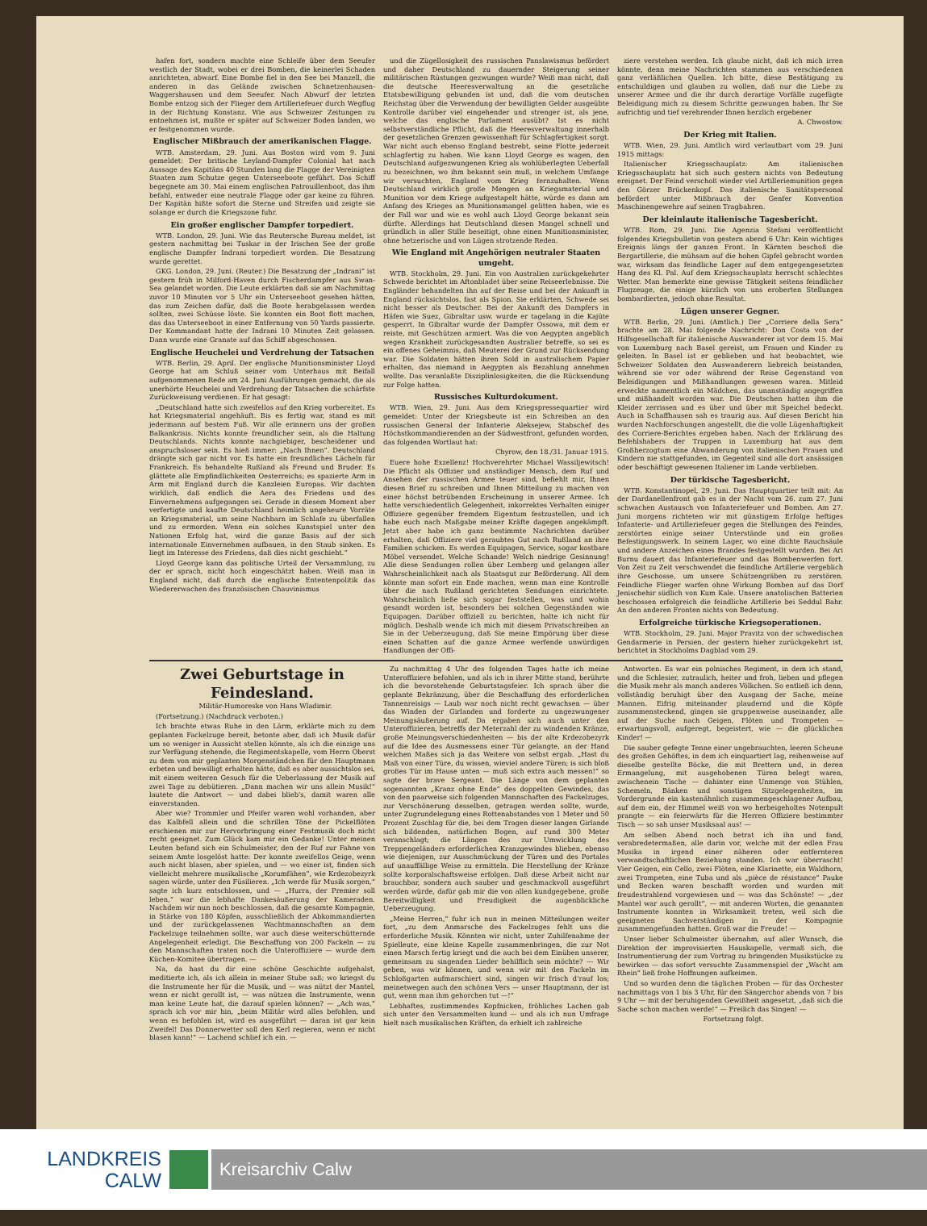hafen fort, sondern machte eine Schleife über dem Seeufer westlich der Stadt, wobei er drei Bomben, die keinerlei Schaden anrichteten, abwarf. Eine Bombe fiel in den See bei Manzell, die anderen in das Gelände zwischen Schnetzenhausen-Waggershausen und dem Seeufer. Nach Abwurf der letzten Bombe entzog sich der Flieger dem Artilleriefeuer durch Wegflug in der Richtung Konstanz. Wie aus Schweizer Zeitungen zu entnehmen ist, mußte er später auf Schweizer Boden landen, wo er festgenommen wurde.
Englischer Mißbrauch der amerikanischen Flagge.
WTB. Amsterdam, 29. Juni. Aus Boston wird vom 9. Juni gemeldet: Der britische Leyland-Dampfer Colonial hat nach Aussage des Kapitäns 40 Stunden lang die Flagge der Vereinigten Staaten zum Schutze gegen Unterseeboote geführt. Das Schiff begegnete am 30. Mai einem englischen Patrouillenboot, das ihm befahl, entweder eine neutrale Flagge oder gar keine zu führen. Der Kapitän hißte sofort die Sterne und Streifen und zeigte sie solange er durch die Kriegszone fuhr.
Ein großer englischer Dampfer torpediert.
WTB. London, 29. Juni. Wie das Reutersche Bureau meldet, ist gestern nachmittag bei Tuskar in der Irischen See der große englische Dampfer Indrani torpediert worden. Die Besatzung wurde gerettet.
GKG. London, 29. Juni. (Reuter.) Die Besatzung der „Indrani“ ist gestern früh in Milford-Haven durch Fischerdampfer aus Swan-Sea gelandet worden. Die Leute erklärten daß sie am Nachmittag zuvor 10 Minuten vor 5 Uhr ein Unterseeboot gesehen hätten, das zum Zeichen dafür, daß die Boote herabgelassen werden sollten, zwei Schüsse löste. Sie konnten ein Boot flott machen, das das Unterseeboot in einer Entfernung von 50 Yards passierte. Der Kommandant hatte der Indrani 10 Minuten Zeit gelassen. Dann wurde eine Granate auf das Schiff abgeschossen.
Englische Heuchelei und Verdrehung der Tatsachen
WTB. Berlin, 29. April. Der englische Munitionsminister Lloyd George hat am Schluß seiner vom Unterhaus mit Beifall aufgenommenen Rede am 24. Juni Ausführungen gemacht, die als unerhörte Heuchelei und Verdrehung der Tatsachen die schärfste Zurückweisung verdienen. Er hat gesagt:
„Deutschland hatte sich zweifellos auf den Krieg vorbereitet. Es hat Kriegsmaterial angehäuft. Bis es fertig war, stand es mit jedermann auf bestem Fuß. Wir alle erinnern uns der großen Balkankrisis. Nichts konnte freundlicher sein, als die Haltung Deutschlands. Nichts konnte nachgiebiger, bescheidener und anspruchsloser sein. Es hieß immer: „Nach Ihnen“. Deutschland drängte sich gar nicht vor. Es hatte ein freundliches Lächeln für Frankreich. Es behandelte Rußland als Freund und Bruder. Es glättete alle Empfindlichkeiten Oesterreichs; es spazierte Arm in Arm mit England durch die Kanzleien Europas. Wir dachten wirklich, daß endlich die Aera des Friedens und des Einvernehmens aufgegangen sei. Gerade in diesem Moment aber verfertigte und kaufte Deutschland heimlich ungeheure Vorräte an Kriegsmaterial, um seine Nachbarn im Schlafe zu überfallen und zu ermorden. Wenn ein solches Kunstspiel unter den Nationen Erfolg hat, wird die ganze Basis auf der sich internationale Einvernehmen aufbauen, in den Staub sinken. Es liegt im Interesse des Friedens, daß dies nicht geschieht.“
Lloyd George kann das politische Urteil der Versammlung, zu der er sprach, nicht hoch eingeschätzt haben. Weiß man in England nicht, daß durch die englische Ententenpolitik das Wiedererwachen des französischen Chauvinismus
und die Zügellosigkeit des russischen Panslawismus befördert und daher Deutschland zu dauernder Steigerung seiner militärischen Rüstungen gezwungen wurde? Weiß man nicht, daß die deutsche Heeresverwaltung an die gesetzliche Etatsbewilligung gebunden ist und, daß die vom deutschen Reichstag über die Verwendung der bewilligten Gelder ausgeübte Kontrolle darüber viel eingehender und strenger ist, als jene, welche das englische Parlament ausübt? Ist es nicht selbstverständliche Pflicht, daß die Heeresverwaltung innerhalb der gesetzlichen Grenzen gewissenhaft für Schlagfertigkeit sorgt. War nicht auch ebenso England bestrebt, seine Flotte jederzeit schlagfertig zu haben. Wie kann Lloyd George es wagen, den Deutschland aufgezwungenen Krieg als wohlüberlegten Ueberfall zu bezeichnen, wo ihm bekannt sein muß, in welchem Umfange wir versuchten, England vom Krieg fernzuhalten. Wenn Deutschland wirklich große Mengen an Kriegsmaterial und Munition vor dem Kriege aufgestapelt hätte, würde es dann am Anfang des Krieges an Munitionsmangel gelitten haben, wie es der Fall war und wie es wohl auch Lloyd George bekannt sein dürfte. Allerdings hat Deutschland diesen Mangel schnell und gründlich in aller Stille beseitigt, ohne einen Munitionsminister, ohne hetzerische und von Lügen strotzende Reden.
Wie England mit Angehörigen neutraler Staaten umgeht.
WTB. Stockholm, 29. Juni. Ein von Australien zurückgekehrter Schwede berichtet im Aftonbladet über seine Reiseerlebnisse. Die Engländer behandelten ihn auf der Reise und bei der Ankunft in England rücksichtslos, fast als Spion. Sie erklärten, Schwede sei nicht besser als Deutscher. Bei der Ankunft des Dampfers in Häfen wie Suez, Gibraltar usw. wurde er tagelang in die Kajüte gesperrt. In Gibraltar wurde der Dampfer Ossowa, mit dem er reiste, mit Geschützen armiert. Was die von Aegypten angeblich wegen Krankheit zurückgesandten Australier betreffe, so sei es ein offenes Geheimnis, daß Meuterei der Grund zur Rücksendung war. Die Soldaten hätten ihren Sold in australischem Papier erhalten, das niemand in Aegypten als Bezahlung annehmen wollte. Das veranlaßte Disziplinlosigkeiten, die die Rücksendung zur Folge hatten.
Russisches Kulturdokument.
WTB. Wien, 29. Juni. Aus dem Kriegspressequartier wird gemeldet: Unter der Kriegsbeute ist ein Schreiben an den russischen General der Infanterie Aleksejew, Stabschef des Höchstkommandierenden an der Südwestfront, gefunden worden, das folgenden Wortlaut hat:
Chyrow, den 18./31. Januar 1915.
Euere hohe Exzellenz! Hochverehrter Michael Wassiljewitsch! Die Pflicht als Offizier und anständiger Mensch, dem Ruf und Ansehen der russischen Armee teuer sind, befiehlt mir, Ihnen diesen Brief zu schreiben und Ihnen Mitteilung zu machen von einer höchst betrübenden Erscheinung in unserer Armee. Ich hatte verschiedentlich Gelegenheit, inkorrektes Verhalten einiger Offiziere gegenüber fremdem Eigentum festzustellen, und ich habe euch nach Maßgabe meiner Kräfte dagegen angekämpft. Jetzt aber habe ich ganz bestimmte Nachrichten darüber erhalten, daß Offiziere viel geraubtes Gut nach Rußland an ihre Familien schicken. Es werden Equipagen, Service, sogar kostbare Möbel versendet. Welche Schande! Welch niedrige Gesinnung! Alle diese Sendungen rollen über Lemberg und gelangen aller Wahrscheinlichkeit nach als Staatsgut zur Beförderung. All dem könnte man sofort ein Ende machen, wenn man eine Kontrolle über die nach Rußland gerichteten Sendungen einrichtete. Wahrscheinlich ließe sich sogar feststellen, was und wohin gesandt worden ist, besonders bei solchen Gegenständen wie Equipagen. Darüber offiziell zu berichten, halte ich nicht für möglich. Deshalb wende ich mich mit diesem Privatschreiben an Sie in der Ueberzeugung, daß Sie meine Empörung über diese einen Schatten auf die ganze Armee werfende unwürdigen Handlungen der Offi-
ziere verstehen werden. Ich glaube nicht, daß ich mich irren könnte, denn meine Nachrichten stammen aus verschiedenen ganz verläßlichen Quellen. Ich bitte, diese Bestätigung zu entschuldigen und glauben zu wollen, daß nur die Liebe zu unserer Armee und die ihr durch derartige Vorfälle zugefügte Beleidigung mich zu diesem Schritte gezwungen haben. Ihr Sie aufrichtig und tief verehrender Ihnen herzlich ergebener
A. Chwostow.
Der Krieg mit Italien.
WTB. Wien, 29. Juni. Amtlich wird verlautbart vom 29. Juni 1915 mittags:
Italienischer Kriegsschauplatz: Am italienischen Kriegsschauplatz hat sich auch gestern nichts von Bedeutung ereignet. Der Feind verschoß wieder viel Artilleriemunition gegen den Görzer Brückenkopf. Das italienische Sanitätspersonal befördert unter Mißbrauch der Genfer Konvention Maschinengewehre auf seinen Tragbahren.
Der kleinlaute italienische Tagesbericht.
WTB. Rom, 29. Juni. Die Agenzia Stefani veröffentlicht folgendes Kriegsbulletin von gestern abend 6 Uhr: Kein wichtiges Ereignis längs der ganzen Front. In Kärnten beschoß die Bergartillerie, die mühsam auf die hohen Gipfel gebracht worden war, wirksam das feindliche Lager auf dem entgegengesetzten Hang des Kl. Pal. Auf dem Kriegsschauplatz herrscht schlechtes Wetter. Man bemerkte eine gewisse Tätigkeit seitens feindlicher Flugzeuge, die einige kürzlich von uns eroberten Stellungen bombardierten, jedoch ohne Resultat.
Lügen unserer Gegner.
WTB. Berlin, 29. Juni. (Amtlich.) Der „Corriere della Sera“ brachte am 28. Mai folgende Nachricht: Don Costa von der Hilfsgesellschaft für italienische Auswanderer ist vor dem 15. Mai von Luxemburg nach Basel gereist, um Frauen und Kinder zu geleiten. In Basel ist er geblieben und hat beobachtet, wie Schweizer Soldaten den Auswanderern liebreich beistanden, während sie vor oder während der Reise Gegenstand von Beleidigungen und Mißhandlungen gewesen waren. Mitleid erweckte namentlich ein Mädchen, das unanständig angegriffen und mißhandelt worden war. Die Deutschen hatten ihm die Kleider zerrissen und es über und über mit Speichel bedeckt. Auch in Schaffhausen sah es traurig aus. Auf diesen Bericht hin wurden Nachforschungen angestellt, die die volle Lügenhaftigkeit des Corriere-Berichtes ergeben haben. Nach der Erklärung des Befehlshabers der Truppen in Luxemburg hat aus dem Großherzogtum eine Abwanderung von italienischen Frauen und Kindern nie stattgefunden, im Gegenteil sind alle dort ansässigen oder beschäftigt gewesenen Italiener im Lande verblieben.
Der türkische Tagesbericht.
WTB. Konstantinopel, 29. Juni. Das Hauptquartier teilt mit: An der Dardanellenfront gab es in der Nacht vom 26. zum 27. Juni schwachen Austausch von Infanteriefeuer und Bomben. Am 27. Juni morgens richteten wir mit günstigem Erfolge heftiges Infanterie- und Artilleriefeuer gegen die Stellungen des Feindes, zerstörten einige seiner Unterstände und ein großes Befestigungswerk. In seinem Lager, wo eine dichte Rauchsäule und andere Anzeichen eines Brandes festgestellt wurden. Bei Ari Burnu dauert das Infanteriefeuer und das Bombenwerfen fort. Von Zeit zu Zeit verschwendet die feindliche Artillerie vergeblich ihre Geschosse, um unsere Schützengräben zu zerstören. Feindliche Flieger warfen ohne Wirkung Bomben auf das Dorf Jenischehir südlich von Kum Kale. Unsere anatolischen Batterien beschossen erfolgreich die feindliche Artillerie bei Seddul Bahr. An den anderen Fronten nichts von Bedeutung.
Erfolgreiche türkische Kriegsoperationen.
WTB. Stockholm, 29. Juni. Major Pravitz von der schwedischen Gendarmerie in Persien, der gestern hieher zurückgekehrt ist, berichtet in Stockholms Dagblad vom 29.
Zwei Geburtstage in Feindesland.
Militär-Humoreske von Hans Wladimir.
(Fortsetzung.) (Nachdruck verboten.)
Ich brachte etwas Ruhe in den Lärm, erklärte mich zu dem geplanten Fackelzuge bereit, betonte aber, daß ich Musik dafür um so weniger in Aussicht stellen könnte, als ich die einzige uns zur Verfügung stehende, die Regimentskapelle, vom Herrn Oberst zu dem von mir geplanten Morgenständchen für den Hauptmann erbeten und bewilligt erhalten hätte, daß es aber aussichtslos sei, mit einem weiteren Gesuch für die Ueberlassung der Musik auf zwei Tage zu debütieren. „Dann machen wir uns allein Musik!“ lautete die Antwort — und dabei blieb's, damit waren alle einverstanden.
Aber wie? Trommler und Pfeifer waren wohl vorhanden, aber das Kalbfell allein und die schrillen Töne der Pickelflöten erschienen mir zur Hervorbringung einer Festmusik doch nicht recht geeignet. Zum Glück kam mir ein Gedanke! Unter meinen Leuten befand sich ein Schulmeister, den der Ruf zur Fahne von seinem Amte losgelöst hatte: Der konnte zweifellos Geige, wenn auch nicht blasen, aber spielen, und — wo einer ist, finden sich vielleicht mehrere musikalische „Korumfähen“, wie Krdezobezyrk sagen würde, unter den Füsilieren. „Ich werde für Musik sorgen,“ sagte ich kurz entschlossen, und — „Hurra, der Premier soll leben,“ war die lebhafte Dankesäußerung der Kameraden. Nachdem wir nun noch beschlossen, daß die gesamte Kompagnie, in Stärke von 180 Köpfen, ausschließlich der Abkommandierten und der zurückgelassenen Wachtmannschaften an dem Fackelzuge teilnehmen sollte, war auch diese weiterschütternde Angelegenheit erledigt. Die Beschaffung von 200 Fackeln — zu den Mannschaften traten noch die Unteroffiziere — wurde dem Küchen-Komitee übertragen. —
Na, da hast du dir eine schöne Geschichte aufgehalst, meditierte ich, als ich allein in meiner Stube saß; wo kriegst du die Instrumente her für die Musik, und — was nützt der Mantel, wenn er nicht gerollt ist, — was nützen die Instrumente, wenn man keine Leute hat, die darauf spielen können? — „Ach was,“ sprach ich vor mir hin, „beim Militär wird alles befohlen, und wenn es befohlen ist, wird es ausgeführt — daran ist gar kein Zweifel! Das Donnerwetter soll den Kerl regieren, wenn er nicht blasen kann!“ — Lachend schlief ich ein. —
Zu nachmittag 4 Uhr des folgenden Tages hatte ich meine Unteroffiziere befohlen, und als ich in ihrer Mitte stand, berührte ich die bevorstehende Geburtstagsfeier. Ich sprach über die geplante Bekränzung, über die Beschaffung des erforderlichen Tannenreisigs — Laub war noch nicht recht gewachsen — über das Winden der Girlanden und forderte zu ungezwungener Meinungsäußerung auf. Da ergaben sich auch unter den Unteroffizieren, betreffs der Meterzahl der zu windenden Kränze, große Meinungsverschiedenheiten — bis der alte Krdezobezyrk auf die Idee des Ausmessens einer Tür gelangte, an der Hand welchen Maßes sich ja das Weitere von selbst ergab. „Hast du Maß von einer Türe, du wissen, wieviel andere Türen; is sich bloß großes Tür im Hause unten — muß sich extra auch messen!“ so sagte der brave Sergeant. Die Länge von dem geplanten sogenannten „Kranz ohne Ende“ des doppelten Gewindes, das von den paarweise sich folgenden Mannschaften des Fackelzuges, zur Verschönerung desselben, getragen werden sollte, wurde, unter Zugrundelegung eines Rottenabstandes von 1 Meter und 50 Prozent Zuschlag für die, bei dem Tragen dieser langen Girlande sich bildenden, natürlichen Bogen, auf rund 300 Meter veranschlagt; die Längen des zur Umwicklung des Treppengeländers erforderlichen Kranzgewindes blieben, ebenso wie diejenigen, zur Ausschmückung der Türen und des Portales auf unauffällige Weise zu ermitteln. Die Herstellung der Kränze sollte korporalschaftsweise erfolgen. Daß diese Arbeit nicht nur brauchbar, sondern auch sauber und geschmackvoll ausgeführt werden würde, dafür gab mir die von allen kundgegebene, große Bereitwilligkeit und Freudigkeit die augenblickliche Ueberzeugung.
„Meine Herren,“ fuhr ich nun in meinen Mitteilungen weiter fort, „zu dem Anmarsche des Fackelzuges fehlt uns die erforderliche Musik. Könnten wir nicht, unter Zuhilfenahme der Spielleute, eine kleine Kapelle zusammenbringen, die zur Not einen Marsch fertig kriegt und die auch bei dem Einüben unserer, gemeinsam zu singenden Lieder behilflich sein möchte? — Wir geben, was wir können, und wenn wir mit den Fackeln im Schloßgarten aufmarschiert sind, singen wir frisch d'rauf los; meinetwegen auch den schönen Vers — unser Hauptmann, der ist gut, wenn man ihm gehorchen tut —!“
Lebhaftes, zustimmendes Kopfnicken, fröhliches Lachen gab sich unter den Versammelten kund — und als ich nun Umfrage hielt nach musikalischen Kräften, da erhielt ich zahlreiche
Antworten. Es war ein polnisches Regiment, in dem ich stand, und die Schlesier, zutraulich, heiter und froh, lieben und pflegen die Musik mehr als manch anderes Völkchen. So entließ ich denn, vollständig beruhigt über den Ausgang der Sache, meine Mannen. Eifrig miteinander plaudernd und die Köpfe zusammensteckend, gingen sie gruppenweise auseinander, alle auf der Suche nach Geigen, Flöten und Trompeten — erwartungsvoll, aufgeregt, begeistert, wie — die glücklichen Kinder! —
Die sauber gefegte Tenne einer ungebrauchten, leeren Scheune des großen Gehöftes, in dem ich einquartiert lag, reihenweise auf dieselbe gestellte Böcke, die mit Brettern und, in deren Ermangelung, mit ausgehobenen Türen belegt waren, zwischenein Tische — dahinter eine Unmenge von Stühlen, Schemeln, Bänken und sonstigen Sitzgelegenheiten, im Vordergrunde ein kastenähnlich zusammengeschlagener Aufbau, auf dem ein, der Himmel weiß von wo herbeigeholtes Notenpult prangte — ein feierwärts für die Herren Offiziere bestimmter Tisch — so sah unser Musiksaal aus! —
Am selben Abend noch betrat ich ihn und fand, verabredetermaßen, alle darin vor, welche mit der edlen Frau Musika in irgend einer näheren oder entfernteren verwandtschaftlichen Beziehung standen. Ich war überrascht! Vier Geigen, ein Cello, zwei Flöten, eine Klarinette, ein Waldhorn, zwei Trompeten, eine Tuba und als „pièce de résistance“ Pauke und Becken waren beschafft worden und wurden mit freudestrahlend vorgewiesen und — was das Schönste! — „der Mantel war auch gerollt“, — mit anderen Worten, die genannten Instrumente konnten in Wirksamkeit treten, weil sich die geeigneten Sachverständigen in der Kompagnie zusammengefunden hatten. Groß war die Freude! —
Unser lieber Schulmeister übernahm, auf aller Wunsch, die Direktion der improvisierten Hauskapelle, vermaß sich, die Instrumentierung der zum Vortrag zu bringenden Musikstücke zu bewirken — das sofort versuchte Zusammenspiel der „Wacht am Rhein“ ließ frohe Hoffnungen aufkeimen.
Und so wurden denn die täglichen Proben — für das Orchester nachmittags von 1 bis 3 Uhr, für den Sängerchor abends von 7 bis 9 Uhr — mit der beruhigenden Gewißheit angesetzt, „daß sich die Sache schon machen werde!“ — Freilich das Singen! —
Fortsetzung folgt.
LANDKREIS
CALW
Kreisarchiv Calw